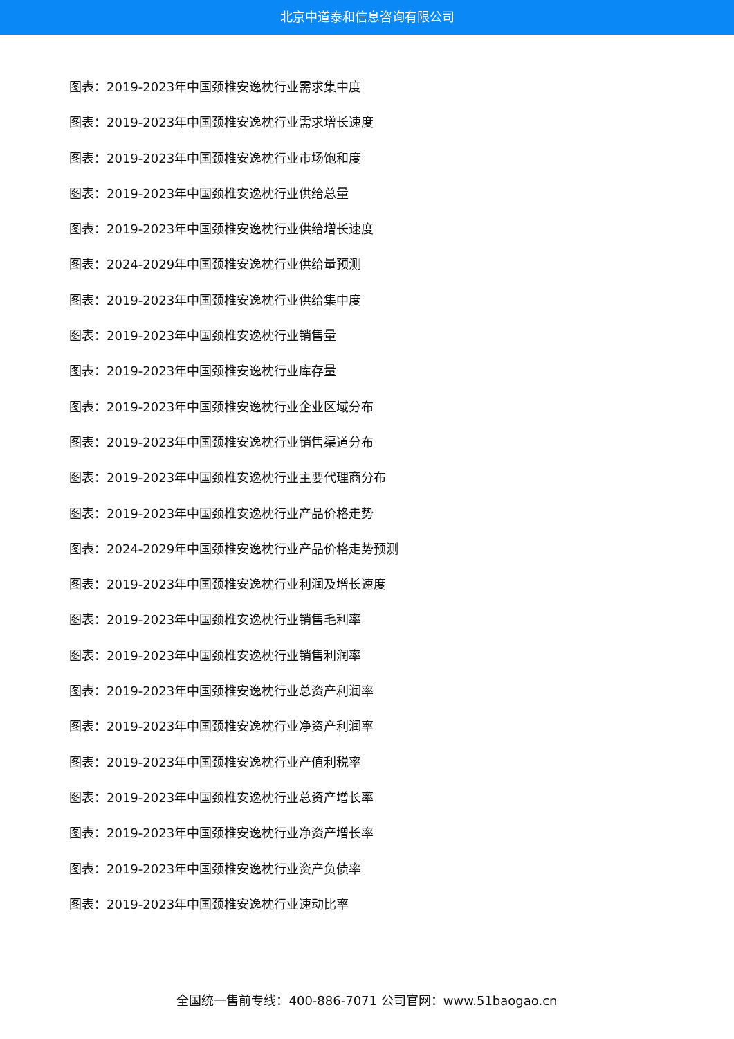北京中道泰和信息咨询有限公司
图表：2019-2023年中国颈椎安逸枕行业需求集中度
图表：2019-2023年中国颈椎安逸枕行业需求增长速度
图表：2019-2023年中国颈椎安逸枕行业市场饱和度
图表：2019-2023年中国颈椎安逸枕行业供给总量
图表：2019-2023年中国颈椎安逸枕行业供给增长速度
图表：2024-2029年中国颈椎安逸枕行业供给量预测
图表：2019-2023年中国颈椎安逸枕行业供给集中度
图表：2019-2023年中国颈椎安逸枕行业销售量
图表：2019-2023年中国颈椎安逸枕行业库存量
图表：2019-2023年中国颈椎安逸枕行业企业区域分布
图表：2019-2023年中国颈椎安逸枕行业销售渠道分布
图表：2019-2023年中国颈椎安逸枕行业主要代理商分布
图表：2019-2023年中国颈椎安逸枕行业产品价格走势
图表：2024-2029年中国颈椎安逸枕行业产品价格走势预测
图表：2019-2023年中国颈椎安逸枕行业利润及增长速度
图表：2019-2023年中国颈椎安逸枕行业销售毛利率
图表：2019-2023年中国颈椎安逸枕行业销售利润率
图表：2019-2023年中国颈椎安逸枕行业总资产利润率
图表：2019-2023年中国颈椎安逸枕行业净资产利润率
图表：2019-2023年中国颈椎安逸枕行业产值利税率
图表：2019-2023年中国颈椎安逸枕行业总资产增长率
图表：2019-2023年中国颈椎安逸枕行业净资产增长率
图表：2019-2023年中国颈椎安逸枕行业资产负债率
图表：2019-2023年中国颈椎安逸枕行业速动比率
全国统一售前专线：400-886-7071 公司官网：www.51baogao.cn